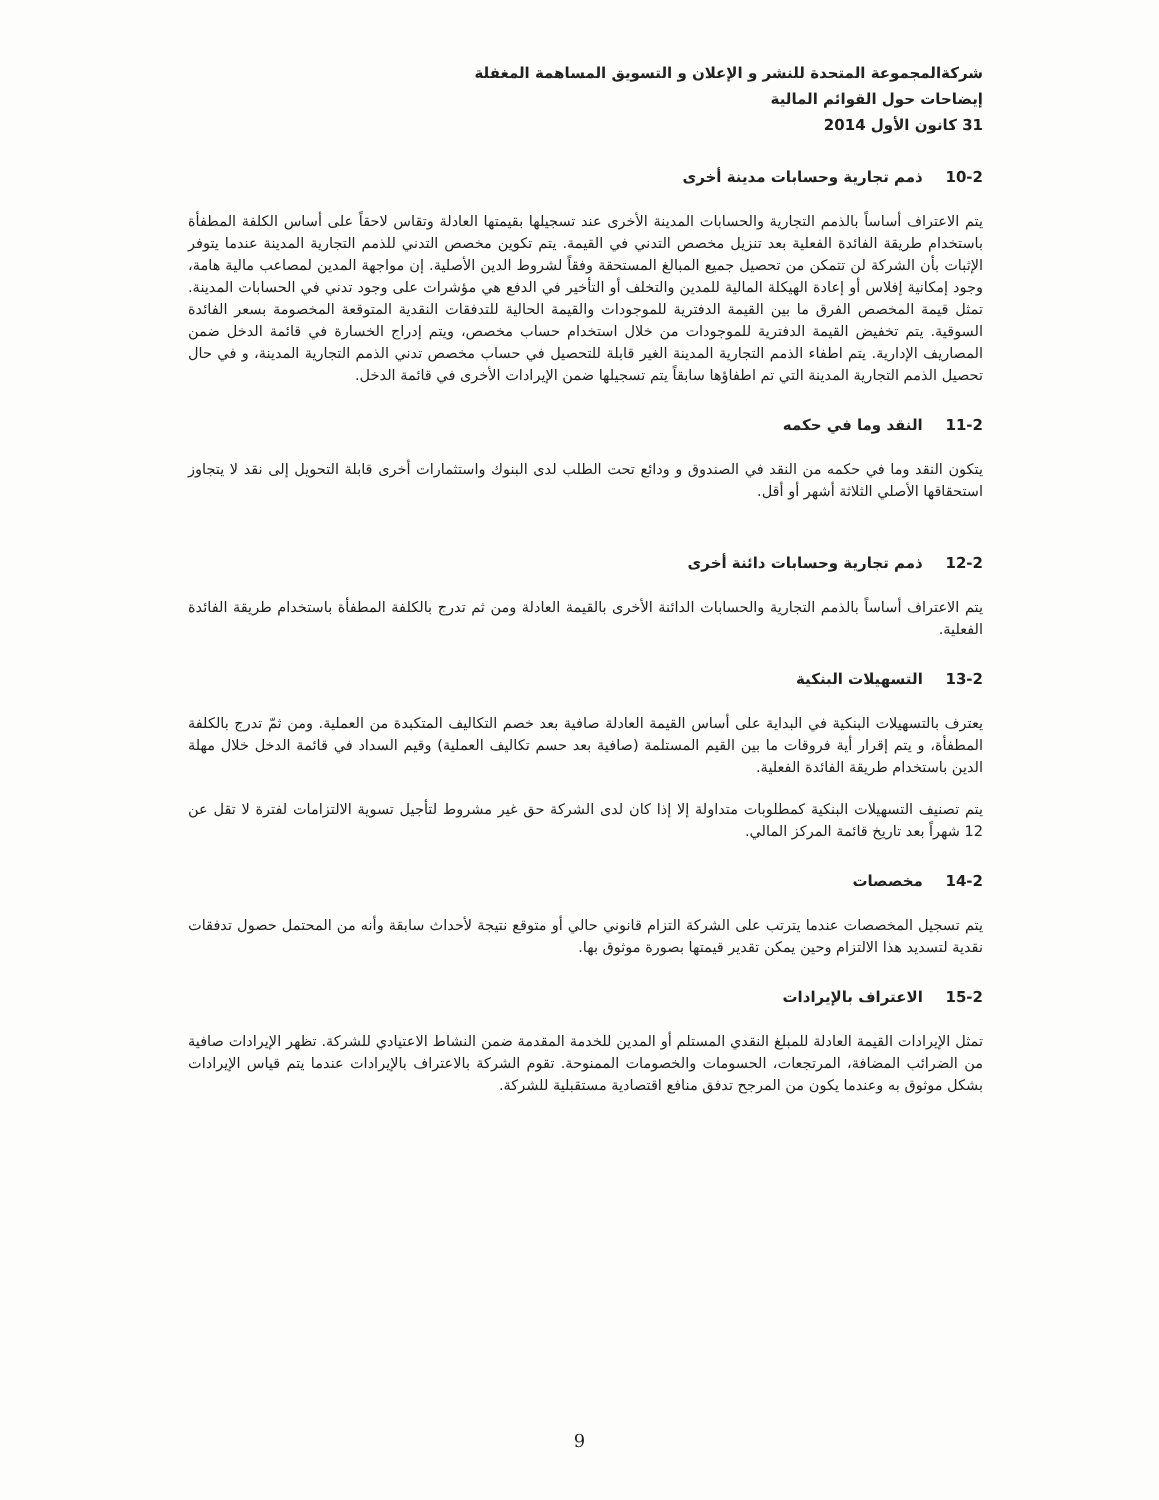شركةالمجموعة المتحدة للنشر و الإعلان و التسويق المساهمة المغفلة
إيضاحات حول القوائم المالية
31 كانون الأول 2014
10-2 ذمم تجارية وحسابات مدينة أخرى
يتم الاعتراف أساساً بالذمم التجارية والحسابات المدينة الأخرى عند تسجيلها بقيمتها العادلة وتقاس لاحقاً على أساس الكلفة المطفأة باستخدام طريقة الفائدة الفعلية بعد تنزيل مخصص التدني في القيمة. يتم تكوين مخصص التدني للذمم التجارية المدينة عندما يتوفر الإثبات بأن الشركة لن تتمكن من تحصيل جميع المبالغ المستحقة وفقاً لشروط الدين الأصلية. إن مواجهة المدين لمصاعب مالية هامة، وجود إمكانية إفلاس أو إعادة الهيكلة المالية للمدين والتخلف أو التأخير في الدفع هي مؤشرات على وجود تدني في الحسابات المدينة. تمثل قيمة المخصص الفرق ما بين القيمة الدفترية للموجودات والقيمة الحالية للتدفقات النقدية المتوقعة المخصومة بسعر الفائدة السوقية. يتم تخفيض القيمة الدفترية للموجودات من خلال استخدام حساب مخصص، ويتم إدراج الخسارة في قائمة الدخل ضمن المصاريف الإدارية. يتم اطفاء الذمم التجارية المدينة الغير قابلة للتحصيل في حساب مخصص تدني الذمم التجارية المدينة، و في حال تحصيل الذمم التجارية المدينة التي تم اطفاؤها سابقاً يتم تسجيلها ضمن الإيرادات الأخرى في قائمة الدخل.
11-2 النقد وما في حكمه
يتكون النقد وما في حكمه من النقد في الصندوق و ودائع تحت الطلب لدى البنوك واستثمارات أخرى قابلة التحويل إلى نقد لا يتجاوز استحقاقها الأصلي الثلاثة أشهر أو أقل.
12-2 ذمم تجارية وحسابات دائنة أخرى
يتم الاعتراف أساساً بالذمم التجارية والحسابات الدائنة الأخرى بالقيمة العادلة ومن ثم تدرج بالكلفة المطفأة باستخدام طريقة الفائدة الفعلية.
13-2 التسهيلات البنكية
يعترف بالتسهيلات البنكية في البداية على أساس القيمة العادلة صافية بعد خصم التكاليف المتكبدة من العملية. ومن ثمّ تدرج بالكلفة المطفأة، و يتم إقرار أية فروقات ما بين القيم المستلمة (صافية بعد حسم تكاليف العملية) وقيم السداد في قائمة الدخل خلال مهلة الدين باستخدام طريقة الفائدة الفعلية.
يتم تصنيف التسهيلات البنكية كمطلوبات متداولة إلا إذا كان لدى الشركة حق غير مشروط لتأجيل تسوية الالتزامات لفترة لا تقل عن 12 شهراً بعد تاريخ قائمة المركز المالي.
14-2 مخصصات
يتم تسجيل المخصصات عندما يترتب على الشركة التزام قانوني حالي أو متوقع نتيجة لأحداث سابقة وأنه من المحتمل حصول تدفقات نقدية لتسديد هذا الالتزام وحين يمكن تقدير قيمتها بصورة موثوق بها.
15-2 الاعتراف بالإيرادات
تمثل الإيرادات القيمة العادلة للمبلغ النقدي المستلم أو المدين للخدمة المقدمة ضمن النشاط الاعتيادي للشركة. تظهر الإيرادات صافية من الضرائب المضافة، المرتجعات، الحسومات والخصومات الممنوحة. تقوم الشركة بالاعتراف بالإيرادات عندما يتم قياس الإيرادات بشكل موثوق به وعندما يكون من المرجح تدفق منافع اقتصادية مستقبلية للشركة.
9